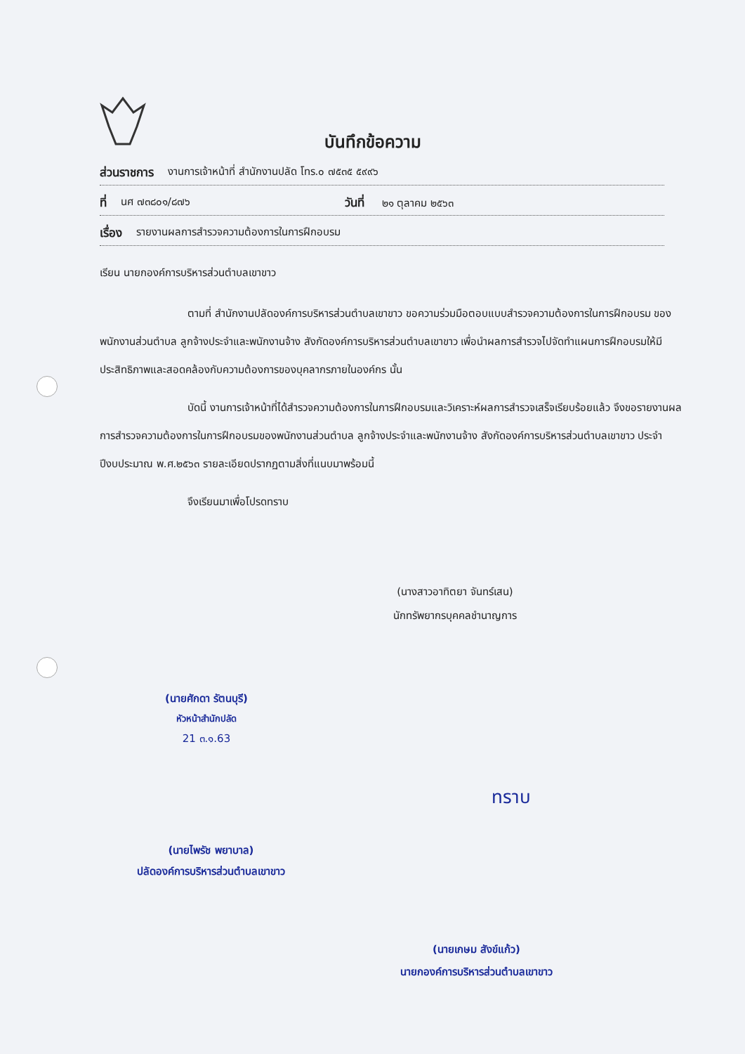บันทึกข้อความ
ส่วนราชการ งานการเจ้าหน้าที่ สำนักงานปลัด โทร.๐ ๗๕๓๕ ๕๙๙๖
ที่ นศ ๗๓๘๐๑/๘๗๖ วันที่ ๒๑ ตุลาคม ๒๕๖๓
เรื่อง รายงานผลการสำรวจความต้องการในการฝึกอบรม
เรียน นายกองค์การบริหารส่วนตำบลเขาขาว
ตามที่ สำนักงานปลัดองค์การบริหารส่วนตำบลเขาขาว ขอความร่วมมือตอบแบบสำรวจความต้องการในการฝึกอบรม ของพนักงานส่วนตำบล ลูกจ้างประจำและพนักงานจ้าง สังกัดองค์การบริหารส่วนตำบลเขาขาว เพื่อนำผลการสำรวจไปจัดทำแผนการฝึกอบรมให้มีประสิทธิภาพและสอดคล้องกับความต้องการของบุคลากรภายในองค์กร นั้น
บัดนี้ งานการเจ้าหน้าที่ได้สำรวจความต้องการในการฝึกอบรมและวิเคราะห์ผลการสำรวจเสร็จเรียบร้อยแล้ว จึงขอรายงานผลการสำรวจความต้องการในการฝึกอบรมของพนักงานส่วนตำบล ลูกจ้างประจำและพนักงานจ้าง สังกัดองค์การบริหารส่วนตำบลเขาขาว ประจำปีงบประมาณ พ.ศ.๒๕๖๓ รายละเอียดปรากฏตามสิ่งที่แนบมาพร้อมนี้
จึงเรียนมาเพื่อโปรดทราบ
(นางสาวอาทิตยา จันทร์เสน)
นักทรัพยากรบุคคลชำนาญการ
(นายศักดา รัตนบุรี)
หัวหน้าสำนักปลัด
21 ๓.๑.63
(นายไพรัช พยาบาล)
ปลัดองค์การบริหารส่วนตำบลเขาขาว
ทราบ
(นายเกษม สังข์แก้ว)
นายกองค์การบริหารส่วนตำบลเขาขาว